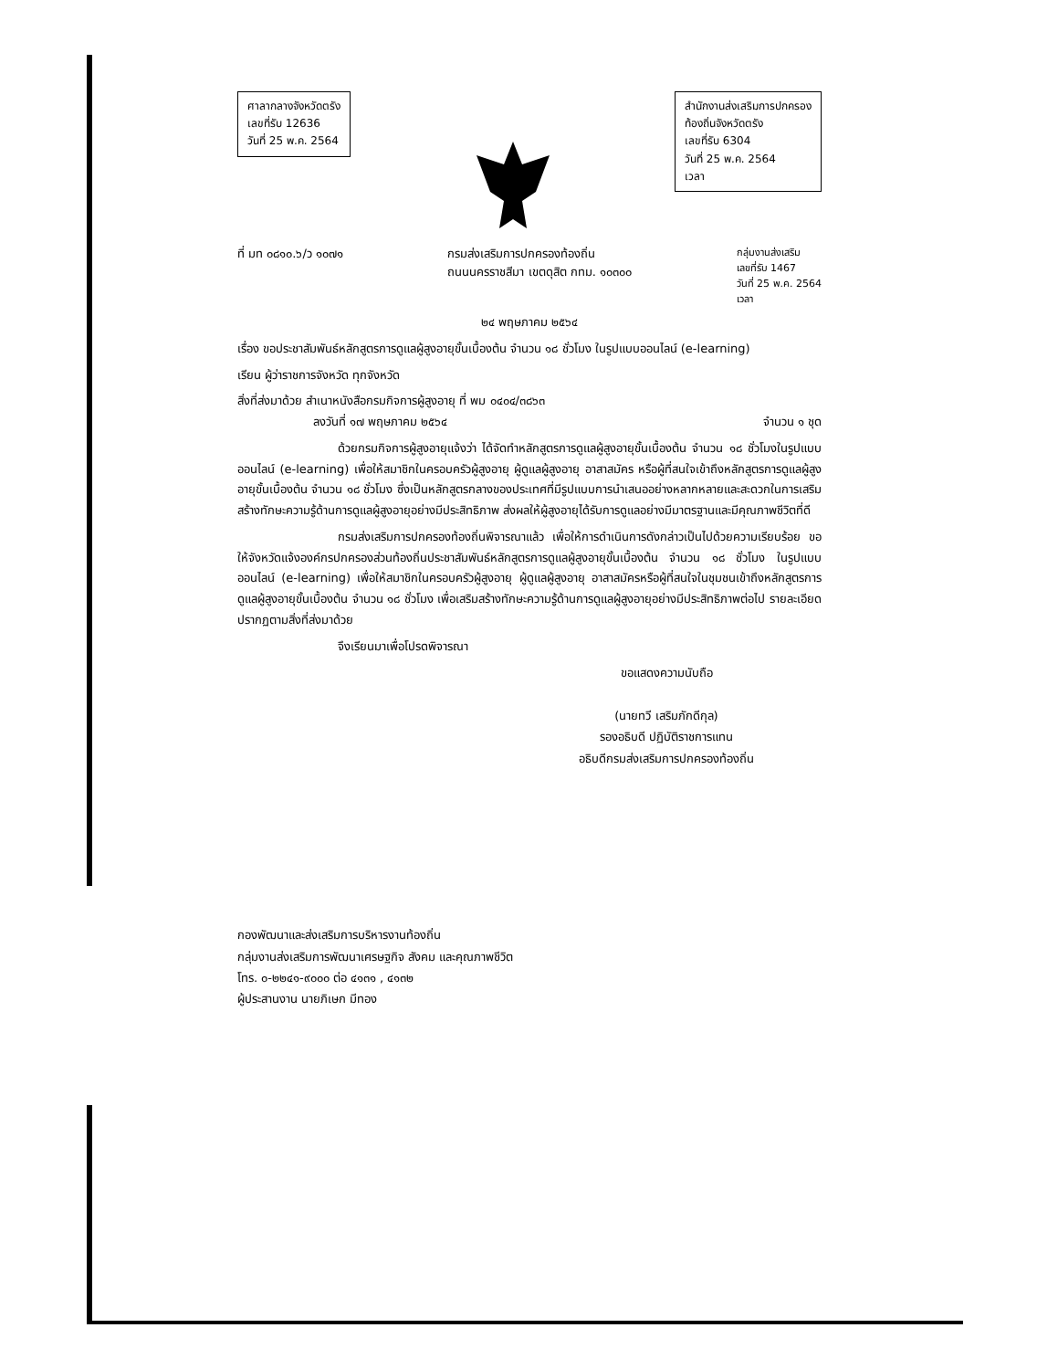ศาลากลางจังหวัดตรัง
เลขที่รับ 12636
วันที่ 25 พ.ค. 2564
สำนักงานส่งเสริมการปกครอง
ท้องถิ่นจังหวัดตรัง
เลขที่รับ 6304
วันที่ 25 พ.ค. 2564
เวลา
ที่ มท ๐๘๑๐.๖/ว ๑๐๗๑ กรมส่งเสริมการปกครองท้องถิ่น
ถนนนครราชสีมา เขตดุสิต กทม. ๑๐๓๐๐
กลุ่มงานส่งเสริม
เลขที่รับ 1467
วันที่ 25 พ.ค. 2564
เวลา
๒๔ พฤษภาคม ๒๕๖๔
เรื่อง ขอประชาสัมพันธ์หลักสูตรการดูแลผู้สูงอายุขั้นเบื้องต้น จำนวน ๑๘ ชั่วโมง ในรูปแบบออนไลน์ (e-learning)
เรียน ผู้ว่าราชการจังหวัด ทุกจังหวัด
สิ่งที่ส่งมาด้วย สำเนาหนังสือกรมกิจการผู้สูงอายุ ที่ พม ๐๔๐๔/๓๘๖๓
ลงวันที่ ๑๗ พฤษภาคม ๒๕๖๔ จำนวน ๑ ชุด
ด้วยกรมกิจการผู้สูงอายุแจ้งว่า ได้จัดทำหลักสูตรการดูแลผู้สูงอายุขั้นเบื้องต้น จำนวน ๑๘ ชั่วโมงในรูปแบบออนไลน์ (e-learning) เพื่อให้สมาชิกในครอบครัวผู้สูงอายุ ผู้ดูแลผู้สูงอายุ อาสาสมัคร หรือผู้ที่สนใจเข้าถึงหลักสูตรการดูแลผู้สูงอายุขั้นเบื้องต้น จำนวน ๑๘ ชั่วโมง ซึ่งเป็นหลักสูตรกลางของประเทศที่มีรูปแบบการนำเสนออย่างหลากหลายและสะดวกในการเสริมสร้างทักษะความรู้ด้านการดูแลผู้สูงอายุอย่างมีประสิทธิภาพ ส่งผลให้ผู้สูงอายุได้รับการดูแลอย่างมีมาตรฐานและมีคุณภาพชีวิตที่ดี
กรมส่งเสริมการปกครองท้องถิ่นพิจารณาแล้ว เพื่อให้การดำเนินการดังกล่าวเป็นไปด้วยความเรียบร้อย ขอให้จังหวัดแจ้งองค์กรปกครองส่วนท้องถิ่นประชาสัมพันธ์หลักสูตรการดูแลผู้สูงอายุขั้นเบื้องต้น จำนวน ๑๘ ชั่วโมง ในรูปแบบออนไลน์ (e-learning) เพื่อให้สมาชิกในครอบครัวผู้สูงอายุ ผู้ดูแลผู้สูงอายุ อาสาสมัครหรือผู้ที่สนใจในชุมชนเข้าถึงหลักสูตรการดูแลผู้สูงอายุขั้นเบื้องต้น จำนวน ๑๘ ชั่วโมง เพื่อเสริมสร้างทักษะความรู้ด้านการดูแลผู้สูงอายุอย่างมีประสิทธิภาพต่อไป รายละเอียดปรากฏตามสิ่งที่ส่งมาด้วย
จึงเรียนมาเพื่อโปรดพิจารณา
ขอแสดงความนับถือ
(นายทวี เสริมภักดีกุล)
รองอธิบดี ปฏิบัติราชการแทน
อธิบดีกรมส่งเสริมการปกครองท้องถิ่น
กองพัฒนาและส่งเสริมการบริหารงานท้องถิ่น
กลุ่มงานส่งเสริมการพัฒนาเศรษฐกิจ สังคม และคุณภาพชีวิต
โทร. ๐-๒๒๔๑-๙๐๐๐ ต่อ ๔๑๓๑ , ๔๑๓๒
ผู้ประสานงาน นายภิเษก มีทอง